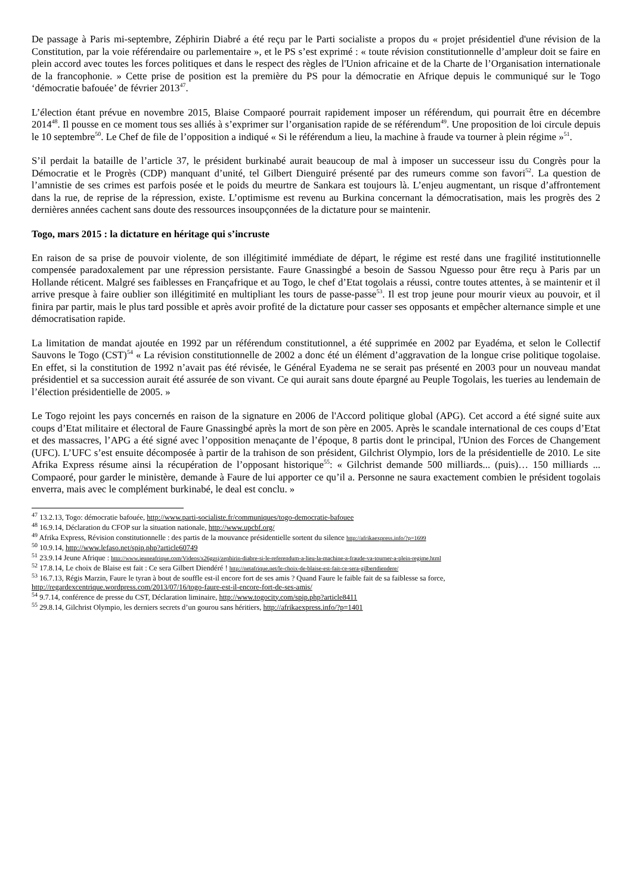De passage à Paris mi-septembre, Zéphirin Diabré a été reçu par le Parti socialiste a propos du « projet présidentiel d'une révision de la Constitution, par la voie référendaire ou parlementaire », et le PS s’est exprimé : « toute révision constitutionnelle d’ampleur doit se faire en plein accord avec toutes les forces politiques et dans le respect des règles de l'Union africaine et de la Charte de l’Organisation internationale de la francophonie. » Cette prise de position est la première du PS pour la démocratie en Afrique depuis le communiqué sur le Togo ‘démocratie bafouée’ de février 2013<sup>47</sup>.
L’élection étant prévue en novembre 2015, Blaise Compaoré pourrait rapidement imposer un référendum, qui pourrait être en décembre 2014<sup>48</sup>. Il pousse en ce moment tous ses alliés à s’exprimer sur l’organisation rapide de se référendum<sup>49</sup>. Une proposition de loi circule depuis le 10 septembre<sup>50</sup>. Le Chef de file de l’opposition a indiqué « Si le référendum a lieu, la machine à fraude va tourner à plein régime »<sup>51</sup>.
S’il perdait la bataille de l’article 37, le président burkinabé aurait beaucoup de mal à imposer un successeur issu du Congrès pour la Démocratie et le Progrès (CDP) manquant d’unité, tel Gilbert Dienguiré présenté par des rumeurs comme son favori<sup>52</sup>. La question de l’amnistie de ses crimes est parfois posée et le poids du meurtre de Sankara est toujours là. L’enjeu augmentant, un risque d’affrontement dans la rue, de reprise de la répression, existe. L’optimisme est revenu au Burkina concernant la démocratisation, mais les progrès des 2 dernières années cachent sans doute des ressources insoupçonnées de la dictature pour se maintenir.
Togo, mars 2015 : la dictature en héritage qui s’incruste
En raison de sa prise de pouvoir violente, de son illégitimité immédiate de départ, le régime est resté dans une fragilité institutionnelle compensée paradoxalement par une répression persistante. Faure Gnassingbé a besoin de Sassou Nguesso pour être reçu à Paris par un Hollande réticent. Malgré ses faiblesses en Françafrique et au Togo, le chef d’Etat togolais a réussi, contre toutes attentes, à se maintenir et il arrive presque à faire oublier son illégitimité en multipliant les tours de passe-passe<sup>53</sup>. Il est trop jeune pour mourir vieux au pouvoir, et il finira par partir, mais le plus tard possible et après avoir profité de la dictature pour casser ses opposants et empêcher alternance simple et une démocratisation rapide.
La limitation de mandat ajoutée en 1992 par un référendum constitutionnel, a été supprimée en 2002 par Eyadéma, et selon le Collectif Sauvons le Togo (CST)<sup>54</sup> « La révision constitutionnelle de 2002 a donc été un élément d’aggravation de la longue crise politique togolaise. En effet, si la constitution de 1992 n’avait pas été révisée, le Général Eyadema ne se serait pas présenté en 2003 pour un nouveau mandat présidentiel et sa succession aurait été assurée de son vivant. Ce qui aurait sans doute épargné au Peuple Togolais, les tueries au lendemain de l’élection présidentielle de 2005. »
Le Togo rejoint les pays concernés en raison de la signature en 2006 de l'Accord politique global (APG). Cet accord a été signé suite aux coups d’Etat militaire et électoral de Faure Gnassingbé après la mort de son père en 2005. Après le scandale international de ces coups d’Etat et des massacres, l’APG a été signé avec l’opposition menaçante de l’époque, 8 partis dont le principal, l'Union des Forces de Changement (UFC). L’UFC s’est ensuite décomposée à partir de la trahison de son président, Gilchrist Olympio, lors de la présidentielle de 2010. Le site Afrika Express résume ainsi la récupération de l’opposant historique<sup>55</sup>: « Gilchrist demande 500 milliards... (puis)… 150 milliards ... Compaoré, pour garder le ministère, demande à Faure de lui apporter ce qu’il a. Personne ne saura exactement combien le président togolais enverra, mais avec le complément burkinabé, le deal est conclu. »
<sup>47</sup> 13.2.13, Togo: démocratie bafouée, http://www.parti-socialiste.fr/communiques/togo-democratie-bafouee
<sup>48</sup> 16.9.14, Déclaration du CFOP sur la situation nationale, http://www.upcbf.org/
<sup>49</sup> Afrika Express, Révision constitutionnelle : des partis de la mouvance présidentielle sortent du silence http://afrikaexpress.info/?p=1699
<sup>50</sup> 10.9.14, http://www.lefaso.net/spip.php?article60749
<sup>51</sup> 23.9.14 Jeune Afrique : http://www.jeuneafrique.com/Videos/x26gzsj/zephirin-diabre-si-le-referendum-a-lieu-la-machine-a-fraude-va-tourner-a-plein-regime.html
<sup>52</sup> 17.8.14, Le choix de Blaise est fait : Ce sera Gilbert Diendéré ! http://netafrique.net/le-choix-de-blaise-est-fait-ce-sera-gilbertdiendere/
<sup>53</sup> 16.7.13, Régis Marzin, Faure le tyran à bout de souffle est-il encore fort de ses amis ? Quand Faure le faible fait de sa faiblesse sa force, http://regardexcentrique.wordpress.com/2013/07/16/togo-faure-est-il-encore-fort-de-ses-amis/
<sup>54</sup> 9.7.14, conférence de presse du CST, Déclaration liminaire, http://www.togocity.com/spip.php?article8411
<sup>55</sup> 29.8.14, Gilchrist Olympio, les derniers secrets d’un gourou sans héritiers, http://afrikaexpress.info/?p=1401